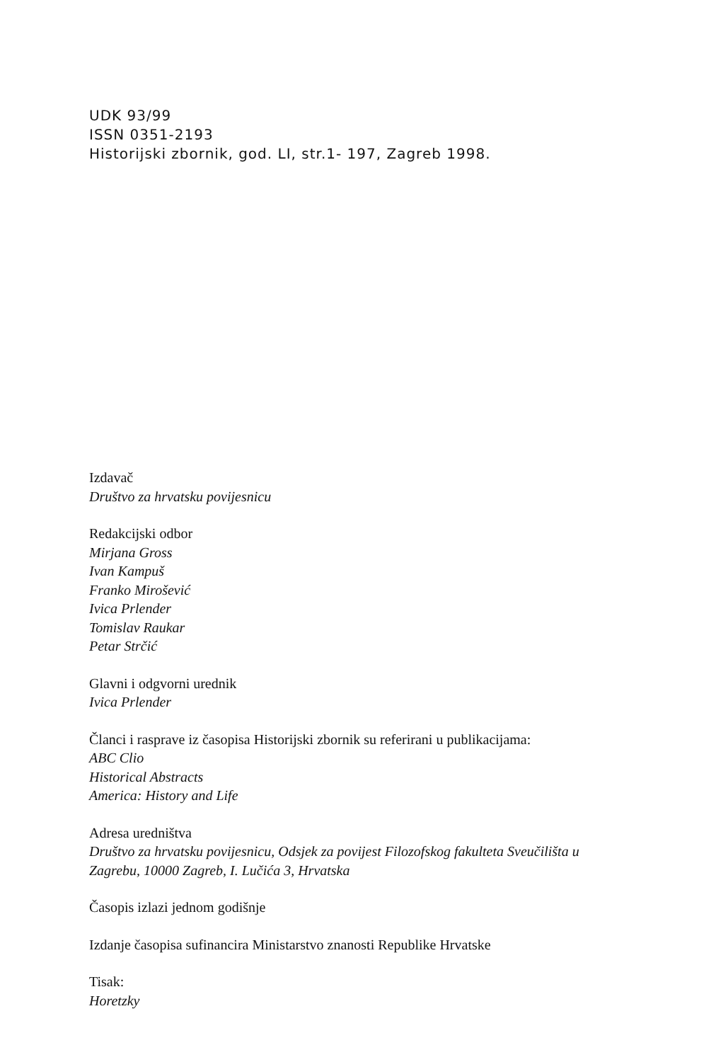UDK 93/99
ISSN 0351-2193
Historijski zbornik, god. LI, str.1- 197, Zagreb 1998.
Izdavač
Društvo za hrvatsku povijesnicu
Redakcijski odbor
Mirjana Gross
Ivan Kampuš
Franko Mirošević
Ivica Prlender
Tomislav Raukar
Petar Strčić
Glavni i odgvorni urednik
Ivica Prlender
Članci i rasprave iz časopisa Historijski zbornik su referirani u publikacijama:
ABC Clio
Historical Abstracts
America: History and Life
Adresa uredništva
Društvo za hrvatsku povijesnicu, Odsjek za povijest Filozofskog fakulteta Sveučilišta u
Zagrebu, 10000 Zagreb, I. Lučića 3, Hrvatska
Časopis izlazi jednom godišnje
Izdanje časopisa sufinancira Ministarstvo znanosti Republike Hrvatske
Tisak:
Horetzky